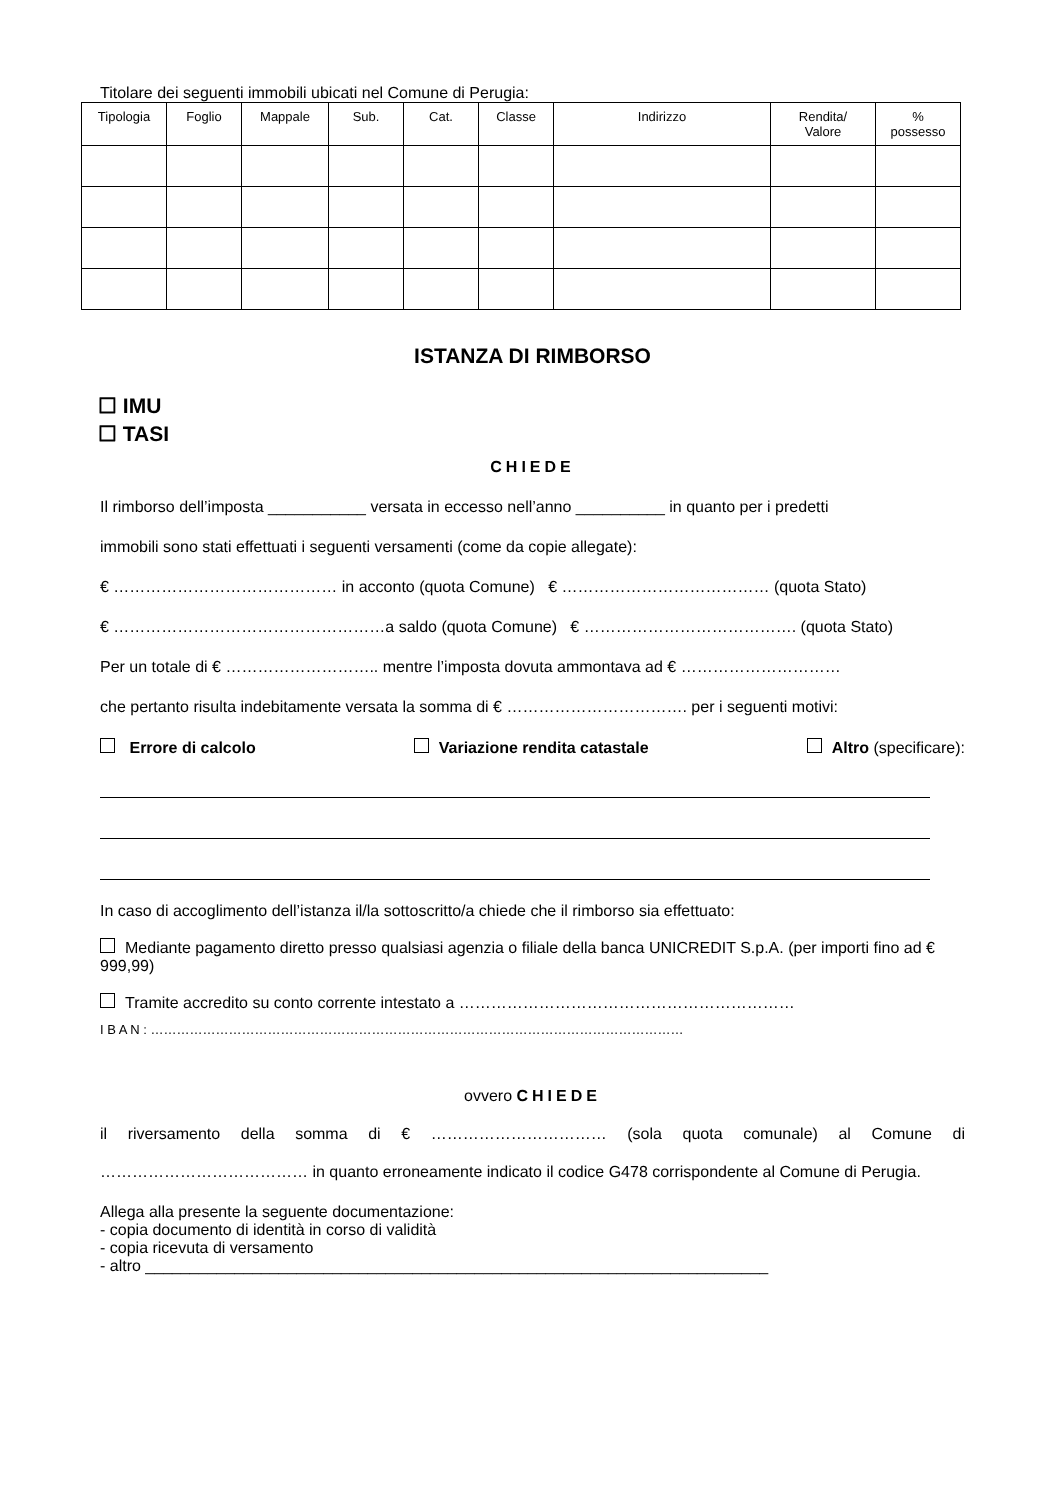Titolare dei seguenti immobili ubicati nel Comune di Perugia:
| Tipologia | Foglio | Mappale | Sub. | Cat. | Classe | Indirizzo | Rendita/ Valore | % possesso |
| --- | --- | --- | --- | --- | --- | --- | --- | --- |
ISTANZA DI RIMBORSO
☐ IMU
☐ TASI
CHIEDE
Il rimborso dell’imposta ___________ versata in eccesso nell’anno __________ in quanto per i predetti
immobili sono stati effettuati i seguenti versamenti (come da copie allegate):
€ …………………………………… in acconto (quota Comune) € ………………………………… (quota Stato)
€ ……………………………………………a saldo (quota Comune) € …………………………………. (quota Stato)
Per un totale di € ……………………….. mentre l’imposta dovuta ammontava ad € …………………………
che pertanto risulta indebitamente versata la somma di € ……………………………. per i seguenti motivi:
Errore di calcolo Variazione rendita catastale Altro (specificare):
In caso di accoglimento dell’istanza il/la sottoscritto/a chiede che il rimborso sia effettuato:
Mediante pagamento diretto presso qualsiasi agenzia o filiale della banca UNICREDIT S.p.A. (per importi fino ad € 999,99)
Tramite accredito su conto corrente intestato a ………………………………………………………
I B A N : ……………………………………………………………………………………………………………
ovvero CHIEDE
il riversamento della somma di € …………………………… (sola quota comunale) al Comune di ………………………………… in quanto erroneamente indicato il codice G478 corrispondente al Comune di Perugia.
Allega alla presente la seguente documentazione:
- copia documento di identità in corso di validità
- copia ricevuta di versamento
- altro ______________________________________________________________________